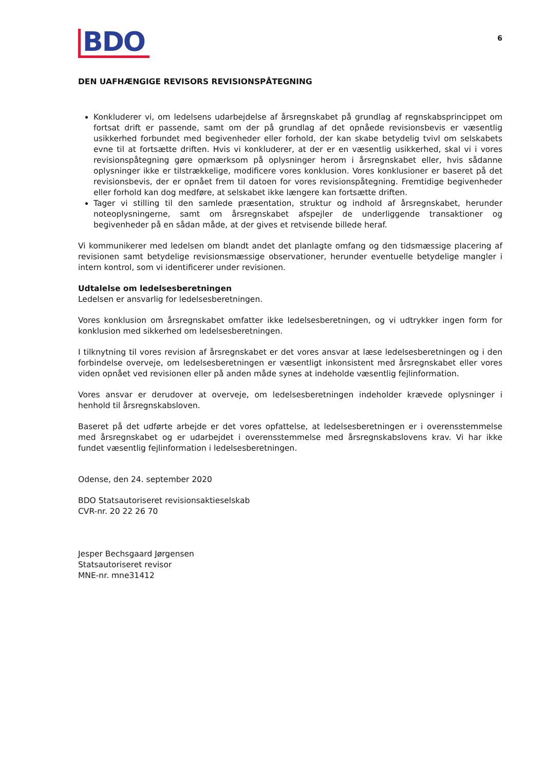BDO
6
DEN UAFHÆNGIGE REVISORS REVISIONSPÅTEGNING
Konkluderer vi, om ledelsens udarbejdelse af årsregnskabet på grundlag af regnskabsprincippet om fortsat drift er passende, samt om der på grundlag af det opnåede revisionsbevis er væsentlig usikkerhed forbundet med begivenheder eller forhold, der kan skabe betydelig tvivl om selskabets evne til at fortsætte driften. Hvis vi konkluderer, at der er en væsentlig usikkerhed, skal vi i vores revisionspåtegning gøre opmærksom på oplysninger herom i årsregnskabet eller, hvis sådanne oplysninger ikke er tilstrækkelige, modificere vores konklusion. Vores konklusioner er baseret på det revisionsbevis, der er opnået frem til datoen for vores revisionspåtegning. Fremtidige begivenheder eller forhold kan dog medføre, at selskabet ikke længere kan fortsætte driften.
Tager vi stilling til den samlede præsentation, struktur og indhold af årsregnskabet, herunder noteoplysningerne, samt om årsregnskabet afspejler de underliggende transaktioner og begivenheder på en sådan måde, at der gives et retvisende billede heraf.
Vi kommunikerer med ledelsen om blandt andet det planlagte omfang og den tidsmæssige placering af revisionen samt betydelige revisionsmæssige observationer, herunder eventuelle betydelige mangler i intern kontrol, som vi identificerer under revisionen.
Udtalelse om ledelsesberetningen
Ledelsen er ansvarlig for ledelsesberetningen.
Vores konklusion om årsregnskabet omfatter ikke ledelsesberetningen, og vi udtrykker ingen form for konklusion med sikkerhed om ledelsesberetningen.
I tilknytning til vores revision af årsregnskabet er det vores ansvar at læse ledelsesberetningen og i den forbindelse overveje, om ledelsesberetningen er væsentligt inkonsistent med årsregnskabet eller vores viden opnået ved revisionen eller på anden måde synes at indeholde væsentlig fejlinformation.
Vores ansvar er derudover at overveje, om ledelsesberetningen indeholder krævede oplysninger i henhold til årsregnskabsloven.
Baseret på det udførte arbejde er det vores opfattelse, at ledelsesberetningen er i overensstemmelse med årsregnskabet og er udarbejdet i overensstemmelse med årsregnskabslovens krav. Vi har ikke fundet væsentlig fejlinformation i ledelsesberetningen.
Odense, den 24. september 2020
BDO Statsautoriseret revisionsaktieselskab
CVR-nr. 20 22 26 70
Jesper Bechsgaard Jørgensen
Statsautoriseret revisor
MNE-nr. mne31412